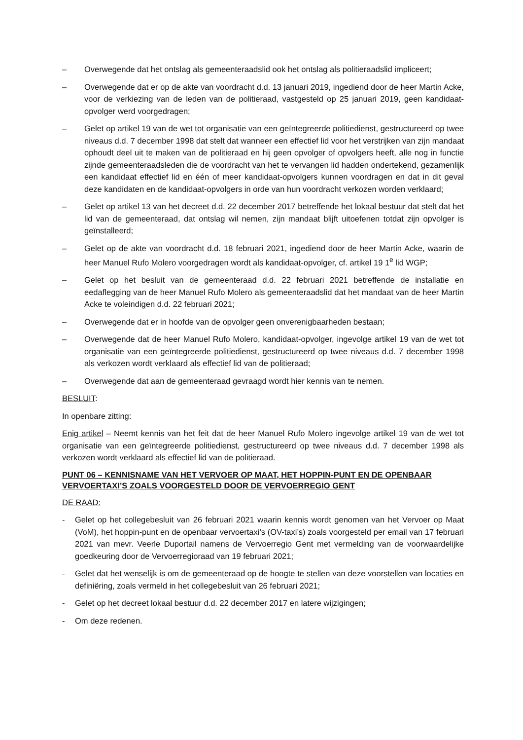– Overwegende dat het ontslag als gemeenteraadslid ook het ontslag als politieraadslid impliceert;
– Overwegende dat er op de akte van voordracht d.d. 13 januari 2019, ingediend door de heer Martin Acke, voor de verkiezing van de leden van de politieraad, vastgesteld op 25 januari 2019, geen kandidaat-opvolger werd voorgedragen;
– Gelet op artikel 19 van de wet tot organisatie van een geïntegreerde politiedienst, gestructureerd op twee niveaus d.d. 7 december 1998 dat stelt dat wanneer een effectief lid voor het verstrijken van zijn mandaat ophoudt deel uit te maken van de politieraad en hij geen opvolger of opvolgers heeft, alle nog in functie zijnde gemeenteraadsleden die de voordracht van het te vervangen lid hadden ondertekend, gezamenlijk een kandidaat effectief lid en één of meer kandidaat-opvolgers kunnen voordragen en dat in dit geval deze kandidaten en de kandidaat-opvolgers in orde van hun voordracht verkozen worden verklaard;
– Gelet op artikel 13 van het decreet d.d. 22 december 2017 betreffende het lokaal bestuur dat stelt dat het lid van de gemeenteraad, dat ontslag wil nemen, zijn mandaat blijft uitoefenen totdat zijn opvolger is geïnstalleerd;
– Gelet op de akte van voordracht d.d. 18 februari 2021, ingediend door de heer Martin Acke, waarin de heer Manuel Rufo Molero voorgedragen wordt als kandidaat-opvolger, cf. artikel 19 1<sup>e</sup> lid WGP;
– Gelet op het besluit van de gemeenteraad d.d. 22 februari 2021 betreffende de installatie en eedaflegging van de heer Manuel Rufo Molero als gemeenteraadslid dat het mandaat van de heer Martin Acke te voleindigen d.d. 22 februari 2021;
– Overwegende dat er in hoofde van de opvolger geen onverenigbaarheden bestaan;
– Overwegende dat de heer Manuel Rufo Molero, kandidaat-opvolger, ingevolge artikel 19 van de wet tot organisatie van een geïntegreerde politiedienst, gestructureerd op twee niveaus d.d. 7 december 1998 als verkozen wordt verklaard als effectief lid van de politieraad;
– Overwegende dat aan de gemeenteraad gevraagd wordt hier kennis van te nemen.
BESLUIT:
In openbare zitting:
Enig artikel – Neemt kennis van het feit dat de heer Manuel Rufo Molero ingevolge artikel 19 van de wet tot organisatie van een geïntegreerde politiedienst, gestructureerd op twee niveaus d.d. 7 december 1998 als verkozen wordt verklaard als effectief lid van de politieraad.
PUNT 06 – KENNISNAME VAN HET VERVOER OP MAAT, HET HOPPIN-PUNT EN DE OPENBAAR VERVOERTAXI’S ZOALS VOORGESTELD DOOR DE VERVOERREGIO GENT
DE RAAD:
- Gelet op het collegebesluit van 26 februari 2021 waarin kennis wordt genomen van het Vervoer op Maat (VoM), het hoppin-punt en de openbaar vervoertaxi’s (OV-taxi’s) zoals voorgesteld per email van 17 februari 2021 van mevr. Veerle Duportail namens de Vervoerregio Gent met vermelding van de voorwaardelijke goedkeuring door de Vervoerregioraad van 19 februari 2021;
- Gelet dat het wenselijk is om de gemeenteraad op de hoogte te stellen van deze voorstellen van locaties en definiëring, zoals vermeld in het collegebesluit van 26 februari 2021;
- Gelet op het decreet lokaal bestuur d.d. 22 december 2017 en latere wijzigingen;
- Om deze redenen.